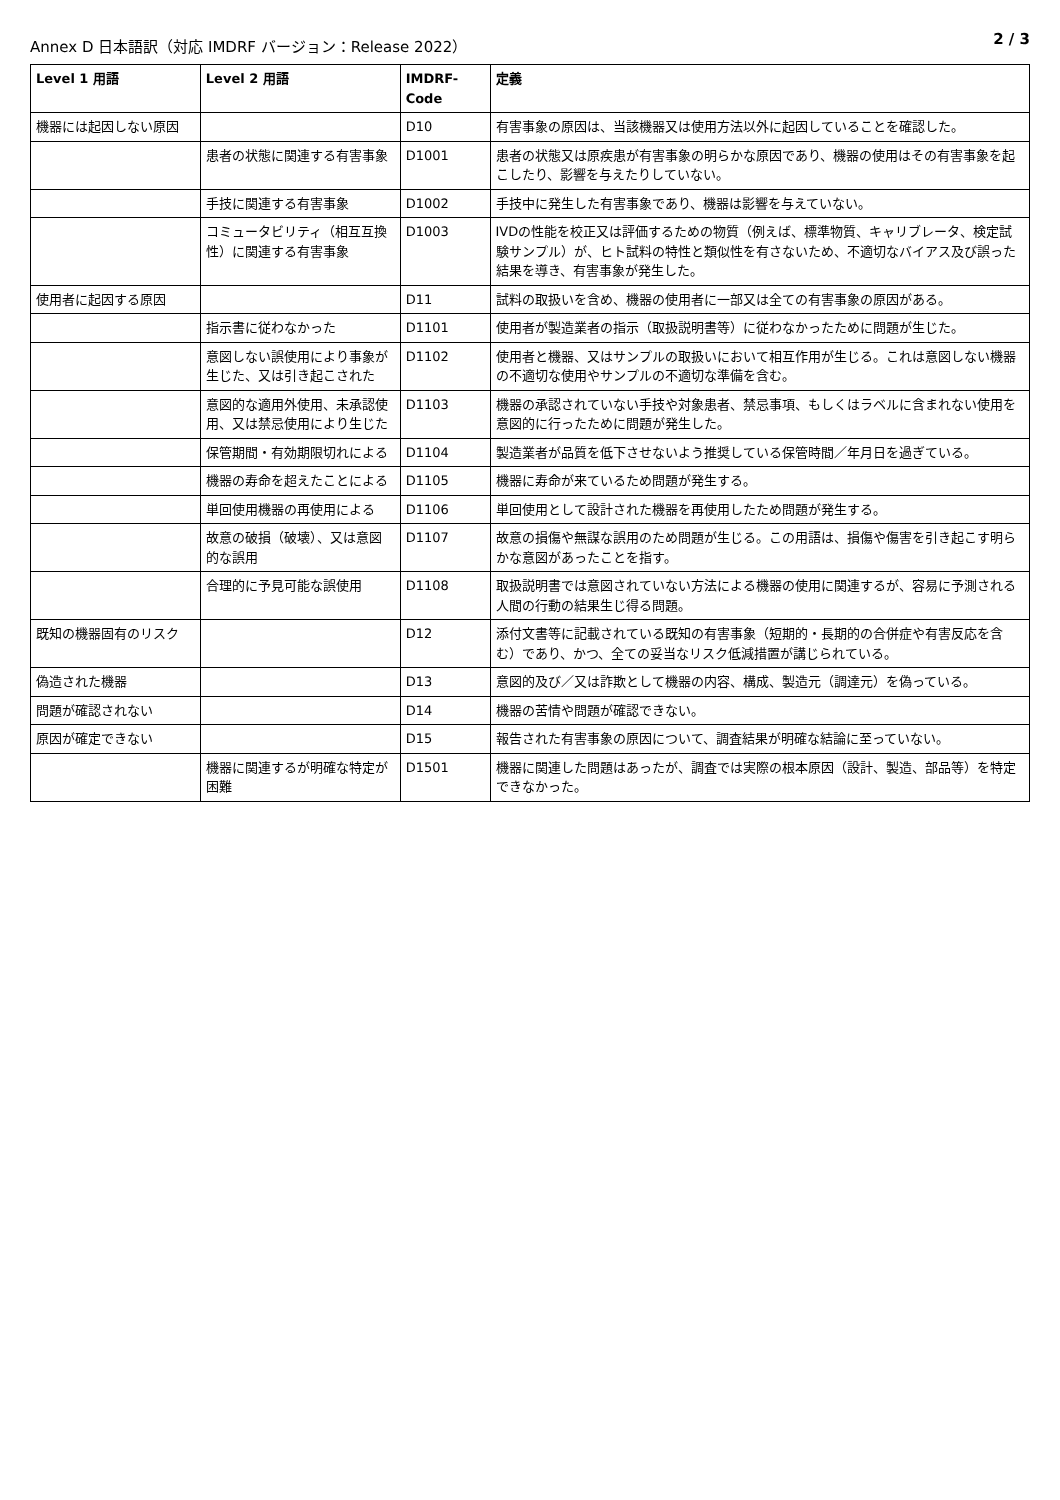Annex D 日本語訳（対応 IMDRF バージョン：Release 2022） 2 / 3
| Level 1 用語 | Level 2 用語 | IMDRF-Code | 定義 |
| --- | --- | --- | --- |
| 機器には起因しない原因 | | D10 | 有害事象の原因は、当該機器又は使用方法以外に起因していることを確認した。 |
| | 患者の状態に関連する有害事象 | D1001 | 患者の状態又は原疾患が有害事象の明らかな原因であり、機器の使用はその有害事象を起こしたり、影響を与えたりしていない。 |
| | 手技に関連する有害事象 | D1002 | 手技中に発生した有害事象であり、機器は影響を与えていない。 |
| | コミュータビリティ（相互互換性）に関連する有害事象 | D1003 | IVDの性能を校正又は評価するための物質（例えば、標準物質、キャリブレータ、検定試験サンプル）が、ヒト試料の特性と類似性を有さないため、不適切なバイアス及び誤った結果を導き、有害事象が発生した。 |
| 使用者に起因する原因 | | D11 | 試料の取扱いを含め、機器の使用者に一部又は全ての有害事象の原因がある。 |
| | 指示書に従わなかった | D1101 | 使用者が製造業者の指示（取扱説明書等）に従わなかったために問題が生じた。 |
| | 意図しない誤使用により事象が生じた、又は引き起こされた | D1102 | 使用者と機器、又はサンプルの取扱いにおいて相互作用が生じる。これは意図しない機器の不適切な使用やサンプルの不適切な準備を含む。 |
| | 意図的な適用外使用、未承認使用、又は禁忌使用により生じた | D1103 | 機器の承認されていない手技や対象患者、禁忌事項、もしくはラベルに含まれない使用を意図的に行ったために問題が発生した。 |
| | 保管期間・有効期限切れによる | D1104 | 製造業者が品質を低下させないよう推奨している保管時間／年月日を過ぎている。 |
| | 機器の寿命を超えたことによる | D1105 | 機器に寿命が来ているため問題が発生する。 |
| | 単回使用機器の再使用による | D1106 | 単回使用として設計された機器を再使用したため問題が発生する。 |
| | 故意の破損（破壊）、又は意図的な誤用 | D1107 | 故意の損傷や無謀な誤用のため問題が生じる。この用語は、損傷や傷害を引き起こす明らかな意図があったことを指す。 |
| | 合理的に予見可能な誤使用 | D1108 | 取扱説明書では意図されていない方法による機器の使用に関連するが、容易に予測される人間の行動の結果生じ得る問題。 |
| 既知の機器固有のリスク | | D12 | 添付文書等に記載されている既知の有害事象（短期的・長期的の合併症や有害反応を含む）であり、かつ、全ての妥当なリスク低減措置が講じられている。 |
| 偽造された機器 | | D13 | 意図的及び／又は詐欺として機器の内容、構成、製造元（調達元）を偽っている。 |
| 問題が確認されない | | D14 | 機器の苦情や問題が確認できない。 |
| 原因が確定できない | | D15 | 報告された有害事象の原因について、調査結果が明確な結論に至っていない。 |
| | 機器に関連するが明確な特定が困難 | D1501 | 機器に関連した問題はあったが、調査では実際の根本原因（設計、製造、部品等）を特定できなかった。 |